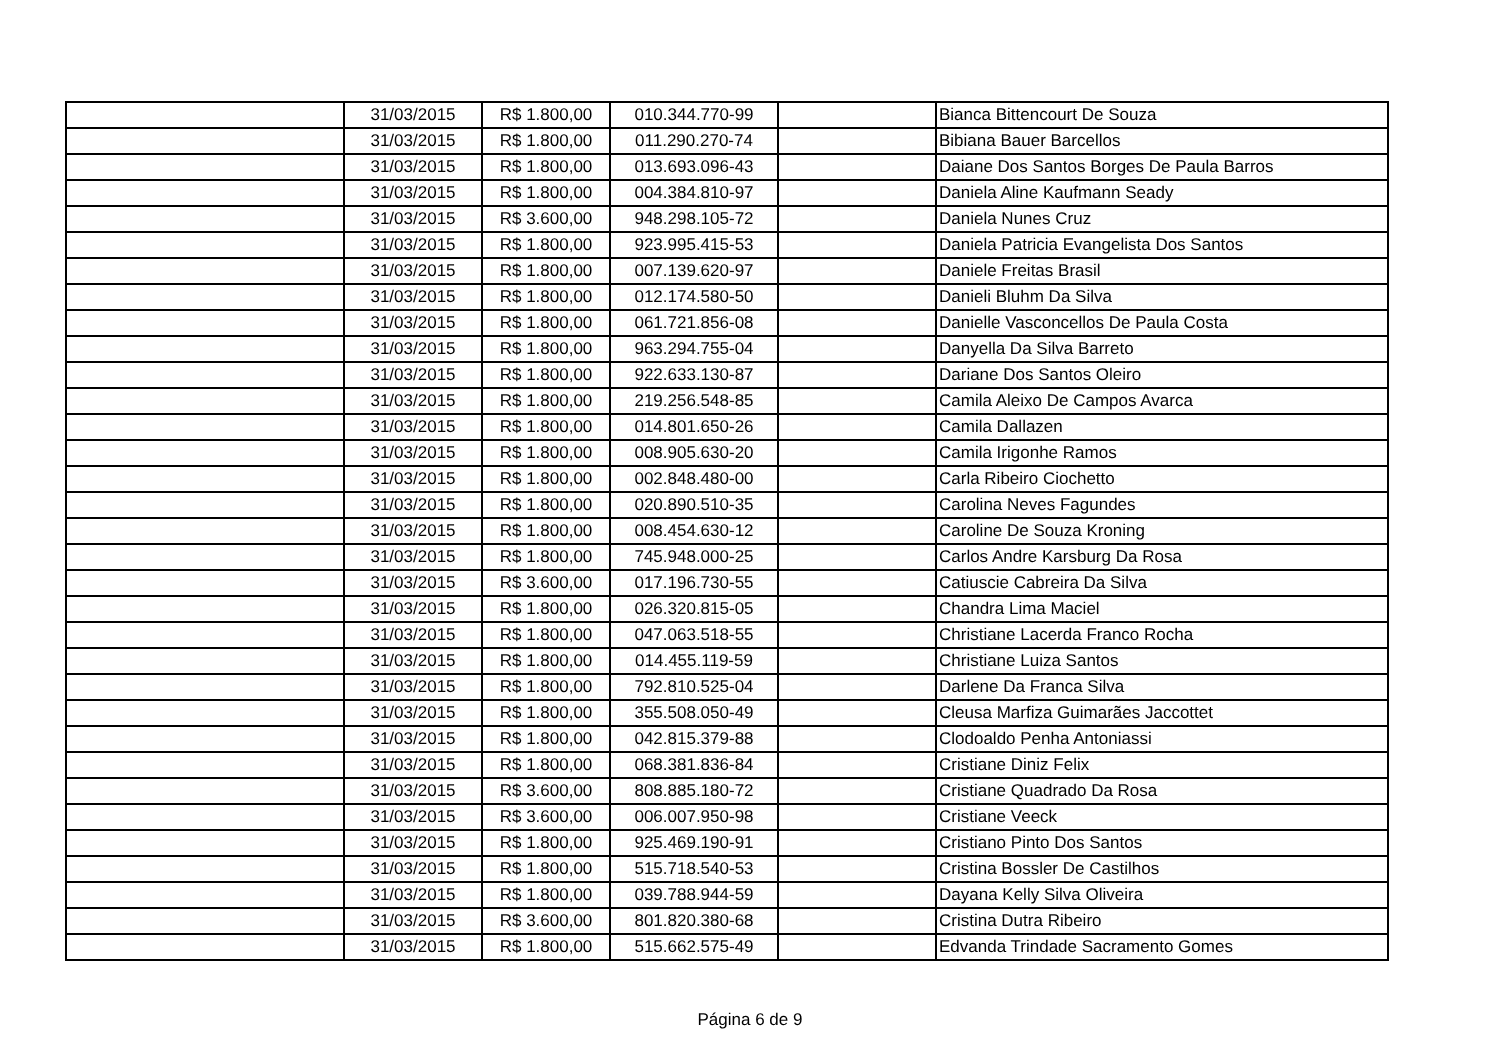| | 31/03/2015 | R$ 1.800,00 | 010.344.770-99 | | Bianca Bittencourt De Souza |
| | 31/03/2015 | R$ 1.800,00 | 011.290.270-74 | | Bibiana Bauer Barcellos |
| | 31/03/2015 | R$ 1.800,00 | 013.693.096-43 | | Daiane Dos Santos Borges De Paula Barros |
| | 31/03/2015 | R$ 1.800,00 | 004.384.810-97 | | Daniela Aline Kaufmann Seady |
| | 31/03/2015 | R$ 3.600,00 | 948.298.105-72 | | Daniela Nunes Cruz |
| | 31/03/2015 | R$ 1.800,00 | 923.995.415-53 | | Daniela Patricia Evangelista Dos Santos |
| | 31/03/2015 | R$ 1.800,00 | 007.139.620-97 | | Daniele Freitas Brasil |
| | 31/03/2015 | R$ 1.800,00 | 012.174.580-50 | | Danieli Bluhm Da Silva |
| | 31/03/2015 | R$ 1.800,00 | 061.721.856-08 | | Danielle Vasconcellos De Paula Costa |
| | 31/03/2015 | R$ 1.800,00 | 963.294.755-04 | | Danyella Da Silva Barreto |
| | 31/03/2015 | R$ 1.800,00 | 922.633.130-87 | | Dariane Dos Santos Oleiro |
| | 31/03/2015 | R$ 1.800,00 | 219.256.548-85 | | Camila Aleixo De Campos Avarca |
| | 31/03/2015 | R$ 1.800,00 | 014.801.650-26 | | Camila Dallazen |
| | 31/03/2015 | R$ 1.800,00 | 008.905.630-20 | | Camila Irigonhe Ramos |
| | 31/03/2015 | R$ 1.800,00 | 002.848.480-00 | | Carla Ribeiro Ciochetto |
| | 31/03/2015 | R$ 1.800,00 | 020.890.510-35 | | Carolina Neves Fagundes |
| | 31/03/2015 | R$ 1.800,00 | 008.454.630-12 | | Caroline De Souza Kroning |
| | 31/03/2015 | R$ 1.800,00 | 745.948.000-25 | | Carlos Andre Karsburg Da Rosa |
| | 31/03/2015 | R$ 3.600,00 | 017.196.730-55 | | Catiuscie Cabreira Da Silva |
| | 31/03/2015 | R$ 1.800,00 | 026.320.815-05 | | Chandra Lima Maciel |
| | 31/03/2015 | R$ 1.800,00 | 047.063.518-55 | | Christiane Lacerda Franco Rocha |
| | 31/03/2015 | R$ 1.800,00 | 014.455.119-59 | | Christiane Luiza Santos |
| | 31/03/2015 | R$ 1.800,00 | 792.810.525-04 | | Darlene Da Franca Silva |
| | 31/03/2015 | R$ 1.800,00 | 355.508.050-49 | | Cleusa Marfiza Guimarães Jaccottet |
| | 31/03/2015 | R$ 1.800,00 | 042.815.379-88 | | Clodoaldo Penha Antoniassi |
| | 31/03/2015 | R$ 1.800,00 | 068.381.836-84 | | Cristiane Diniz Felix |
| | 31/03/2015 | R$ 3.600,00 | 808.885.180-72 | | Cristiane Quadrado Da Rosa |
| | 31/03/2015 | R$ 3.600,00 | 006.007.950-98 | | Cristiane Veeck |
| | 31/03/2015 | R$ 1.800,00 | 925.469.190-91 | | Cristiano Pinto Dos Santos |
| | 31/03/2015 | R$ 1.800,00 | 515.718.540-53 | | Cristina Bossler De Castilhos |
| | 31/03/2015 | R$ 1.800,00 | 039.788.944-59 | | Dayana Kelly Silva Oliveira |
| | 31/03/2015 | R$ 3.600,00 | 801.820.380-68 | | Cristina Dutra Ribeiro |
| | 31/03/2015 | R$ 1.800,00 | 515.662.575-49 | | Edvanda Trindade Sacramento Gomes |
Página 6 de 9